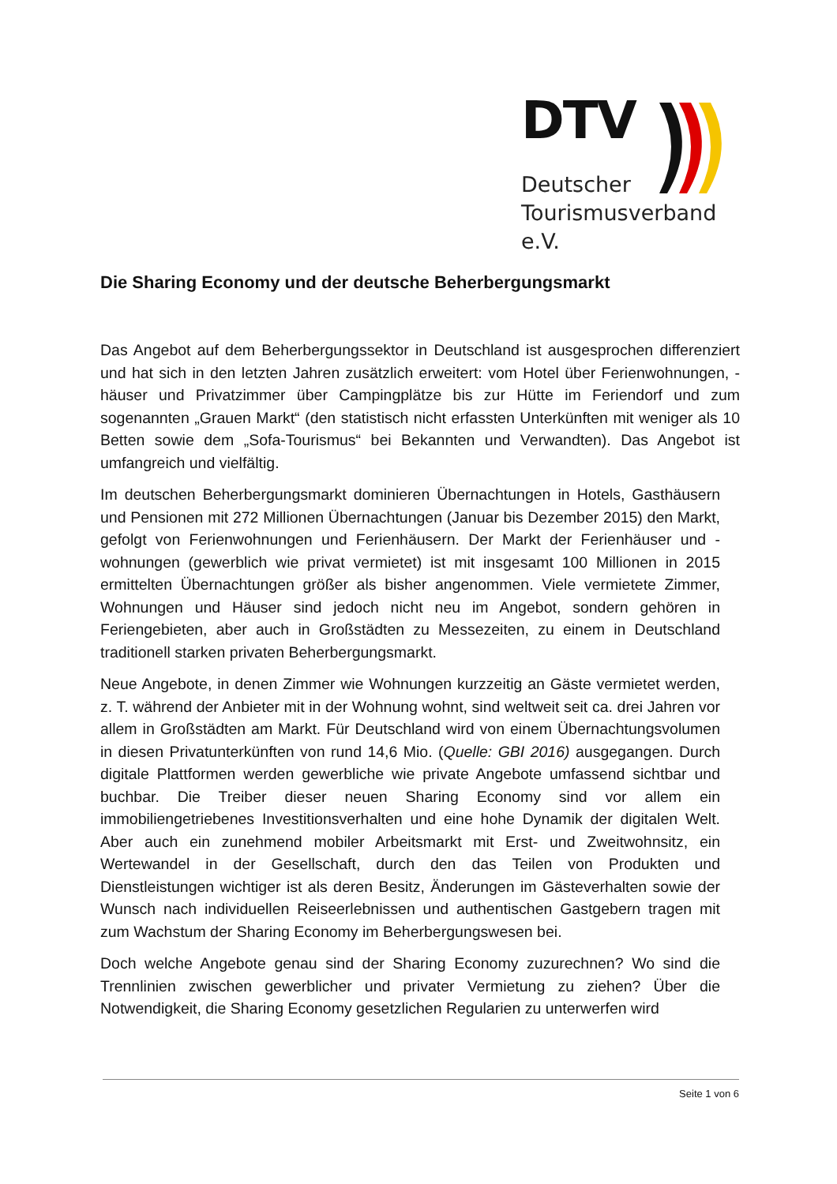DTV
Deutscher
Tourismusverband e.V.
Die Sharing Economy und der deutsche Beherbergungsmarkt
Das Angebot auf dem Beherbergungssektor in Deutschland ist ausgesprochen differenziert und hat sich in den letzten Jahren zusätzlich erweitert: vom Hotel über Ferienwohnungen, -häuser und Privatzimmer über Campingplätze bis zur Hütte im Feriendorf und zum sogenannten „Grauen Markt“ (den statistisch nicht erfassten Unterkünften mit weniger als 10 Betten sowie dem „Sofa-Tourismus“ bei Bekannten und Verwandten). Das Angebot ist umfangreich und vielfältig.
Im deutschen Beherbergungsmarkt dominieren Übernachtungen in Hotels, Gasthäusern und Pensionen mit 272 Millionen Übernachtungen (Januar bis Dezember 2015) den Markt, gefolgt von Ferienwohnungen und Ferienhäusern. Der Markt der Ferienhäuser und -wohnungen (gewerblich wie privat vermietet) ist mit insgesamt 100 Millionen in 2015 ermittelten Übernachtungen größer als bisher angenommen. Viele vermietete Zimmer, Wohnungen und Häuser sind jedoch nicht neu im Angebot, sondern gehören in Feriengebieten, aber auch in Großstädten zu Messezeiten, zu einem in Deutschland traditionell starken privaten Beherbergungsmarkt.
Neue Angebote, in denen Zimmer wie Wohnungen kurzzeitig an Gäste vermietet werden, z. T. während der Anbieter mit in der Wohnung wohnt, sind weltweit seit ca. drei Jahren vor allem in Großstädten am Markt. Für Deutschland wird von einem Übernachtungsvolumen in diesen Privatunterkünften von rund 14,6 Mio. (Quelle: GBI 2016) ausgegangen. Durch digitale Plattformen werden gewerbliche wie private Angebote umfassend sichtbar und buchbar. Die Treiber dieser neuen Sharing Economy sind vor allem ein immobiliengetriebenes Investitionsverhalten und eine hohe Dynamik der digitalen Welt. Aber auch ein zunehmend mobiler Arbeitsmarkt mit Erst- und Zweitwohnsitz, ein Wertewandel in der Gesellschaft, durch den das Teilen von Produkten und Dienstleistungen wichtiger ist als deren Besitz, Änderungen im Gästeverhalten sowie der Wunsch nach individuellen Reiseerlebnissen und authentischen Gastgebern tragen mit zum Wachstum der Sharing Economy im Beherbergungswesen bei.
Doch welche Angebote genau sind der Sharing Economy zuzurechnen? Wo sind die Trennlinien zwischen gewerblicher und privater Vermietung zu ziehen? Über die Notwendigkeit, die Sharing Economy gesetzlichen Regularien zu unterwerfen wird
Seite 1 von 6